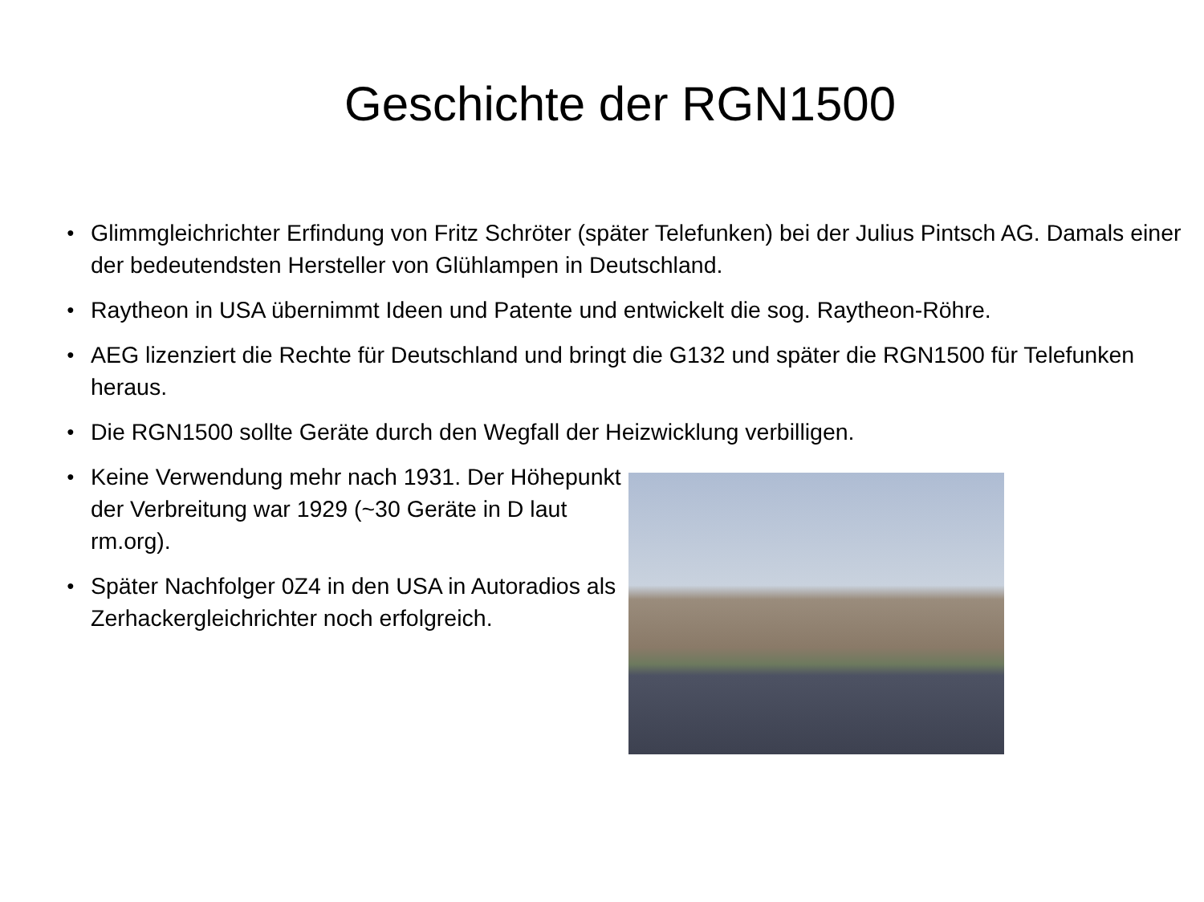Geschichte der RGN1500
● Glimmgleichrichter Erfindung von Fritz Schröter (später Telefunken) bei der Julius Pintsch AG. Damals einer der bedeutendsten Hersteller von Glühlampen in Deutschland.
● Raytheon in USA übernimmt Ideen und Patente und entwickelt die sog. Raytheon-Röhre.
● AEG lizenziert die Rechte für Deutschland und bringt die G132 und später die RGN1500 für Telefunken heraus.
● Die RGN1500 sollte Geräte durch den Wegfall der Heizwicklung verbilligen.
● Keine Verwendung mehr nach 1931. Der Höhepunkt der Verbreitung war 1929 (~30 Geräte in D laut rm.org).
● Später Nachfolger 0Z4 in den USA in Autoradios als Zerhackergleichrichter noch erfolgreich.